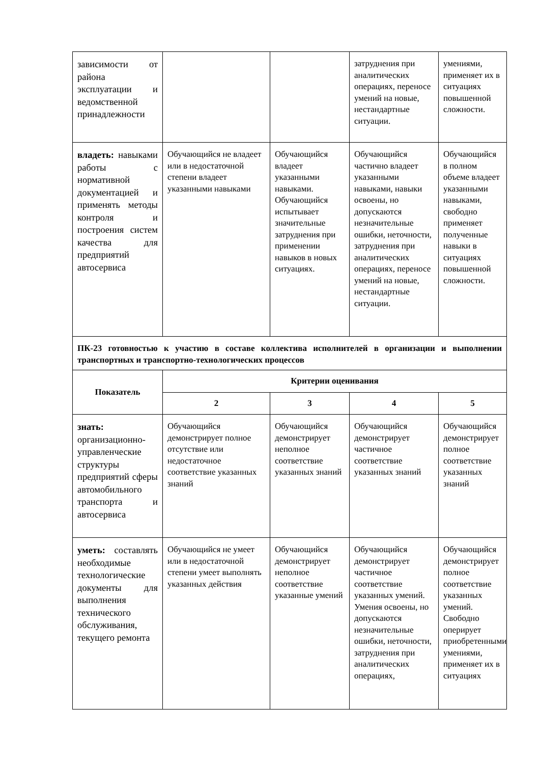| зависимости от района эксплуатации и ведомственной принадлежности | | | затруднения при аналитических операциях, переносе умений на новые, нестандартные ситуации. | умениями, применяет их в ситуациях повышенной сложности. |
| владеть: навыками работы с нормативной документацией и применять методы контроля и построения систем качества для предприятий автосервиса | Обучающийся не владеет или в недостаточной степени владеет указанными навыками | Обучающийся владеет указанными навыками. Обучающийся испытывает значительные затруднения при применении навыков в новых ситуациях. | Обучающийся частично владеет указанными навыками, навыки освоены, но допускаются незначительные ошибки, неточности, затруднения при аналитических операциях, переносе умений на новые, нестандартные ситуации. | Обучающийся в полном объеме владеет указанными навыками, свободно применяет полученные навыки в ситуациях повышенной сложности. |
| ПК-23 готовностью к участию в составе коллектива исполнителей в организации и выполнении транспортных и транспортно-технологических процессов | | | | |
| Показатель | Критерии оценивания | | | |
| | 2 | 3 | 4 | 5 |
| знать: организационно-управленческие структуры предприятий сферы автомобильного транспорта и автосервиса | Обучающийся демонстрирует полное отсутствие или недостаточное соответствие указанных знаний | Обучающийся демонстрирует неполное соответствие указанных знаний | Обучающийся демонстрирует частичное соответствие указанных знаний | Обучающийся демонстрирует полное соответствие указанных знаний |
| уметь: составлять необходимые технологические документы для выполнения технического обслуживания, текущего ремонта | Обучающийся не умеет или в недостаточной степени умеет выполнять указанных действия | Обучающийся демонстрирует неполное соответствие указанные умений | Обучающийся демонстрирует частичное соответствие указанных умений. Умения освоены, но допускаются незначительные ошибки, неточности, затруднения при аналитических операциях, | Обучающийся демонстрирует полное соответствие указанных умений. Свободно оперирует приобретенными умениями, применяет их в ситуациях |